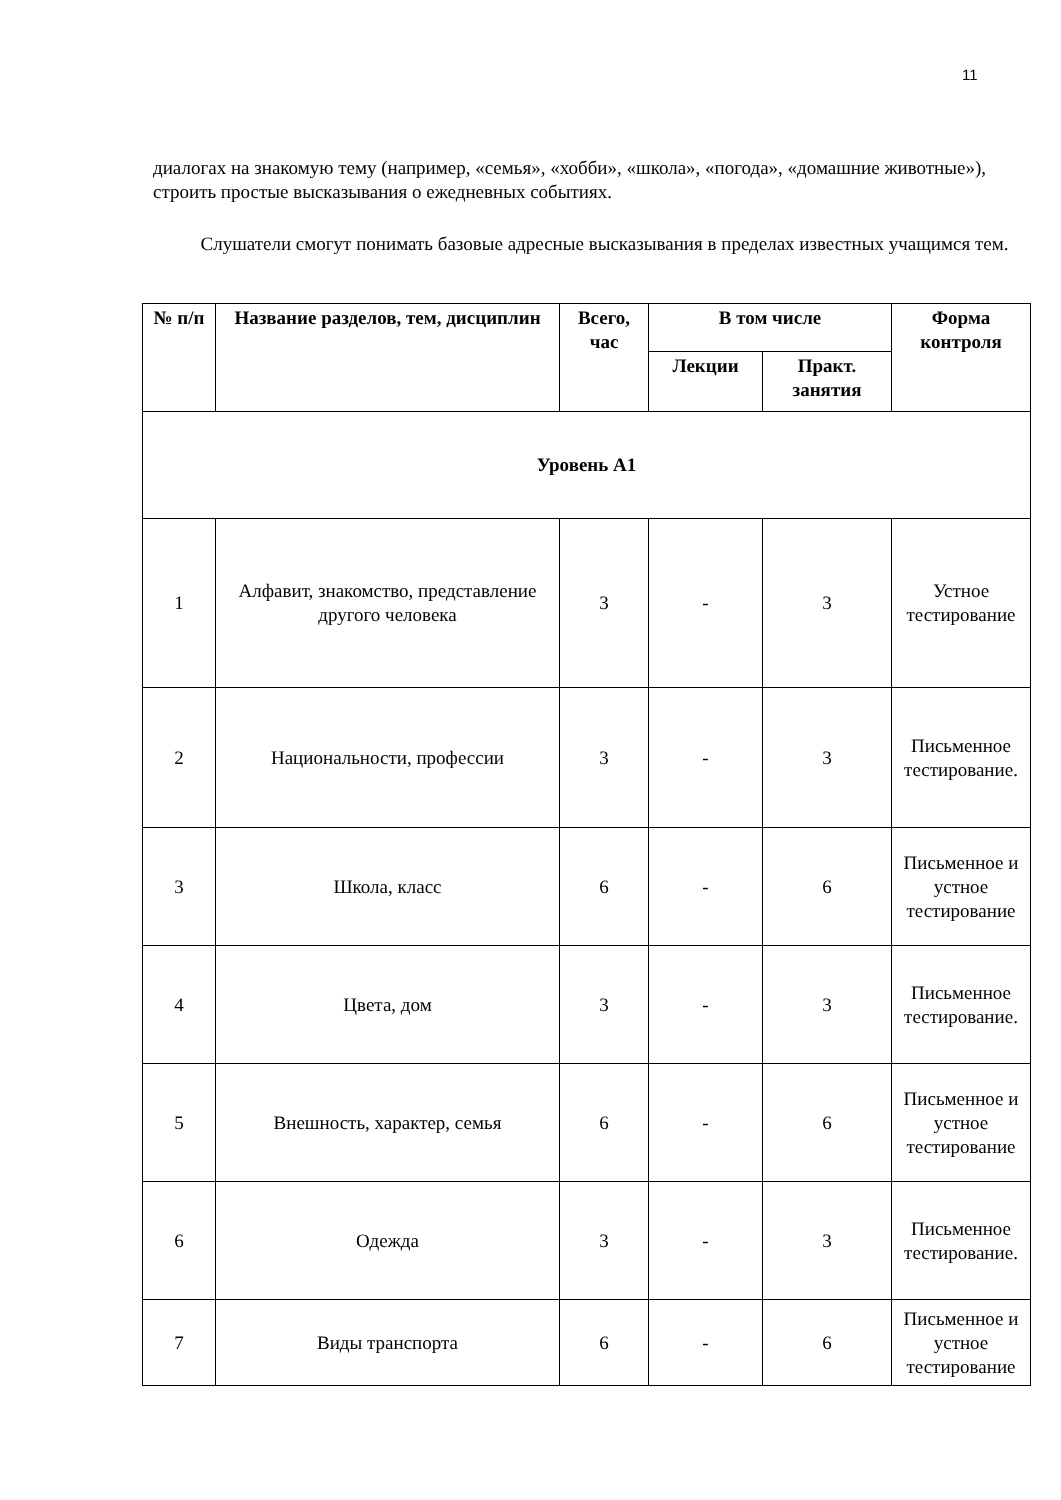11
диалогах на знакомую тему (например, «семья», «хобби», «школа», «погода», «домашние животные»), строить простые высказывания о ежедневных событиях.
Слушатели смогут понимать базовые адресные высказывания в пределах известных учащимся тем.
| № п/п | Название разделов, тем, дисциплин | Всего, час | В том числе | | Форма контроля |
| --- | --- | --- | --- | --- | --- |
| | | | Лекции | Практ. занятия | |
| Уровень А1 | | | | | |
| 1 | Алфавит, знакомство, представление другого человека | 3 | - | 3 | Устное тестирование |
| 2 | Национальности, профессии | 3 | - | 3 | Письменное тестирование. |
| 3 | Школа, класс | 6 | - | 6 | Письменное и устное тестирование |
| 4 | Цвета, дом | 3 | - | 3 | Письменное тестирование. |
| 5 | Внешность, характер, семья | 6 | - | 6 | Письменное и устное тестирование |
| 6 | Одежда | 3 | - | 3 | Письменное тестирование. |
| 7 | Виды транспорта | 6 | - | 6 | Письменное и устное тестирование |